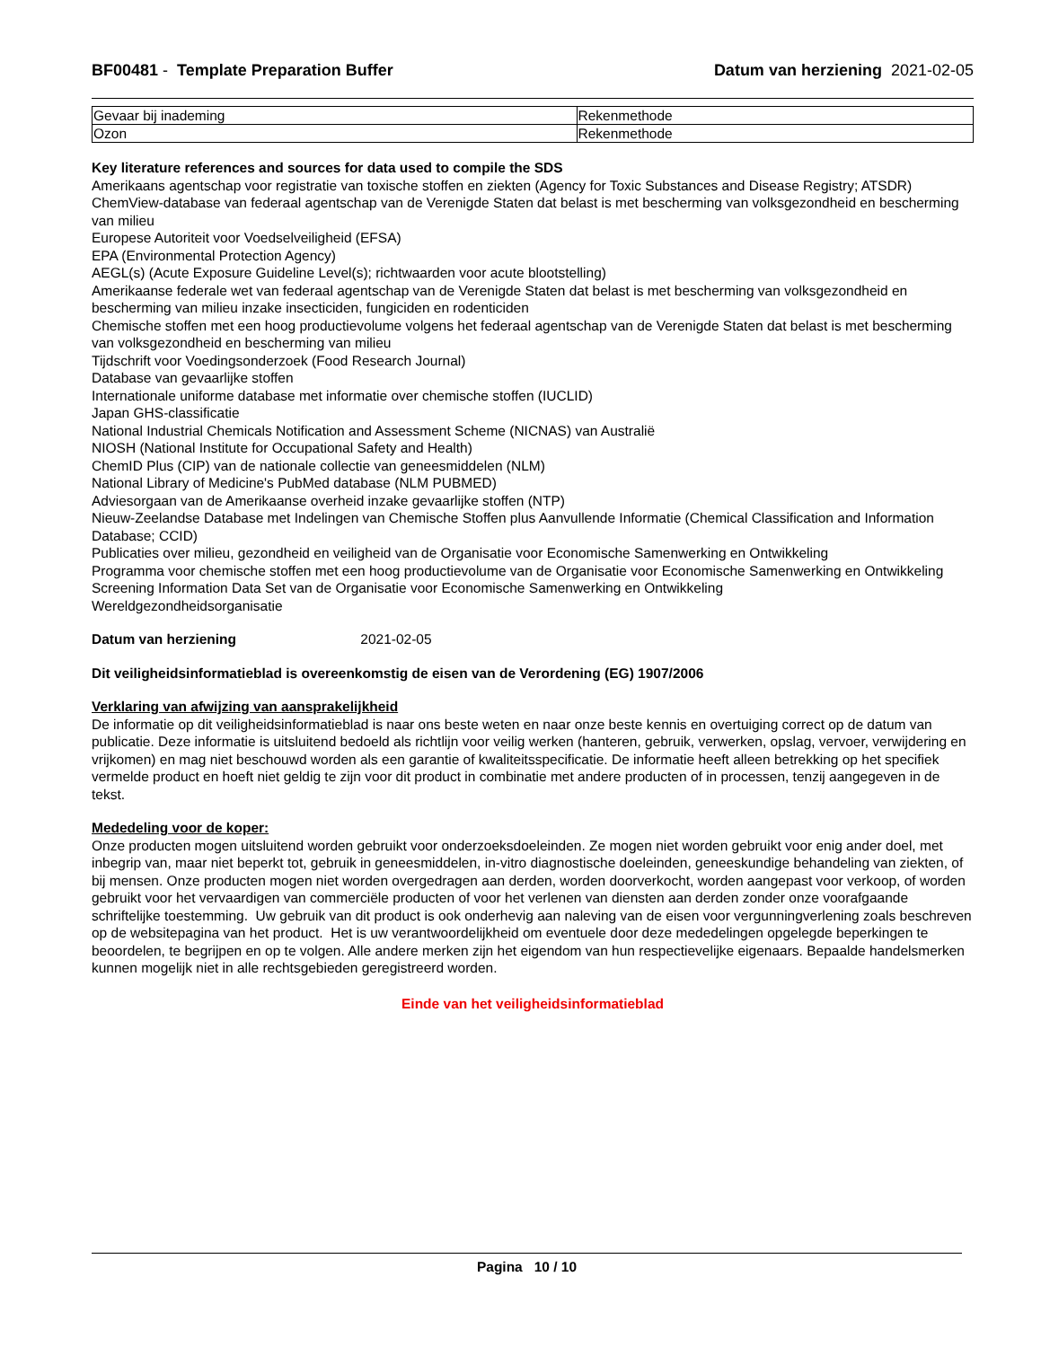BF00481 - Template Preparation Buffer
Datum van herziening 2021-02-05
| Gevaar bij inademing | Rekenmethode |
| Ozon | Rekenmethode |
Key literature references and sources for data used to compile the SDS
Amerikaans agentschap voor registratie van toxische stoffen en ziekten (Agency for Toxic Substances and Disease Registry; ATSDR)
ChemView-database van federaal agentschap van de Verenigde Staten dat belast is met bescherming van volksgezondheid en bescherming van milieu
Europese Autoriteit voor Voedselveiligheid (EFSA)
EPA (Environmental Protection Agency)
AEGL(s) (Acute Exposure Guideline Level(s); richtwaarden voor acute blootstelling)
Amerikaanse federale wet van federaal agentschap van de Verenigde Staten dat belast is met bescherming van volksgezondheid en bescherming van milieu inzake insecticiden, fungiciden en rodenticiden
Chemische stoffen met een hoog productievolume volgens het federaal agentschap van de Verenigde Staten dat belast is met bescherming van volksgezondheid en bescherming van milieu
Tijdschrift voor Voedingsonderzoek (Food Research Journal)
Database van gevaarlijke stoffen
Internationale uniforme database met informatie over chemische stoffen (IUCLID)
Japan GHS-classificatie
National Industrial Chemicals Notification and Assessment Scheme (NICNAS) van Australië
NIOSH (National Institute for Occupational Safety and Health)
ChemID Plus (CIP) van de nationale collectie van geneesmiddelen (NLM)
National Library of Medicine's PubMed database (NLM PUBMED)
Adviesorgaan van de Amerikaanse overheid inzake gevaarlijke stoffen (NTP)
Nieuw-Zeelandse Database met Indelingen van Chemische Stoffen plus Aanvullende Informatie (Chemical Classification and Information Database; CCID)
Publicaties over milieu, gezondheid en veiligheid van de Organisatie voor Economische Samenwerking en Ontwikkeling
Programma voor chemische stoffen met een hoog productievolume van de Organisatie voor Economische Samenwerking en Ontwikkeling
Screening Information Data Set van de Organisatie voor Economische Samenwerking en Ontwikkeling
Wereldgezondheidsorganisatie
Datum van herziening 2021-02-05
Dit veiligheidsinformatieblad is overeenkomstig de eisen van de Verordening (EG) 1907/2006
Verklaring van afwijzing van aansprakelijkheid
De informatie op dit veiligheidsinformatieblad is naar ons beste weten en naar onze beste kennis en overtuiging correct op de datum van publicatie. Deze informatie is uitsluitend bedoeld als richtlijn voor veilig werken (hanteren, gebruik, verwerken, opslag, vervoer, verwijdering en vrijkomen) en mag niet beschouwd worden als een garantie of kwaliteitsspecificatie. De informatie heeft alleen betrekking op het specifiek vermelde product en hoeft niet geldig te zijn voor dit product in combinatie met andere producten of in processen, tenzij aangegeven in de tekst.
Mededeling voor de koper:
Onze producten mogen uitsluitend worden gebruikt voor onderzoeksdoeleinden. Ze mogen niet worden gebruikt voor enig ander doel, met inbegrip van, maar niet beperkt tot, gebruik in geneesmiddelen, in-vitro diagnostische doeleinden, geneeskundige behandeling van ziekten, of bij mensen. Onze producten mogen niet worden overgedragen aan derden, worden doorverkocht, worden aangepast voor verkoop, of worden gebruikt voor het vervaardigen van commerciële producten of voor het verlenen van diensten aan derden zonder onze voorafgaande schriftelijke toestemming. Uw gebruik van dit product is ook onderhevig aan naleving van de eisen voor vergunningverlening zoals beschreven op de websitepagina van het product. Het is uw verantwoordelijkheid om eventuele door deze mededelingen opgelegde beperkingen te beoordelen, te begrijpen en op te volgen. Alle andere merken zijn het eigendom van hun respectievelijke eigenaars. Bepaalde handelsmerken kunnen mogelijk niet in alle rechtsgebieden geregistreerd worden.
Einde van het veiligheidsinformatieblad
Pagina 10 / 10